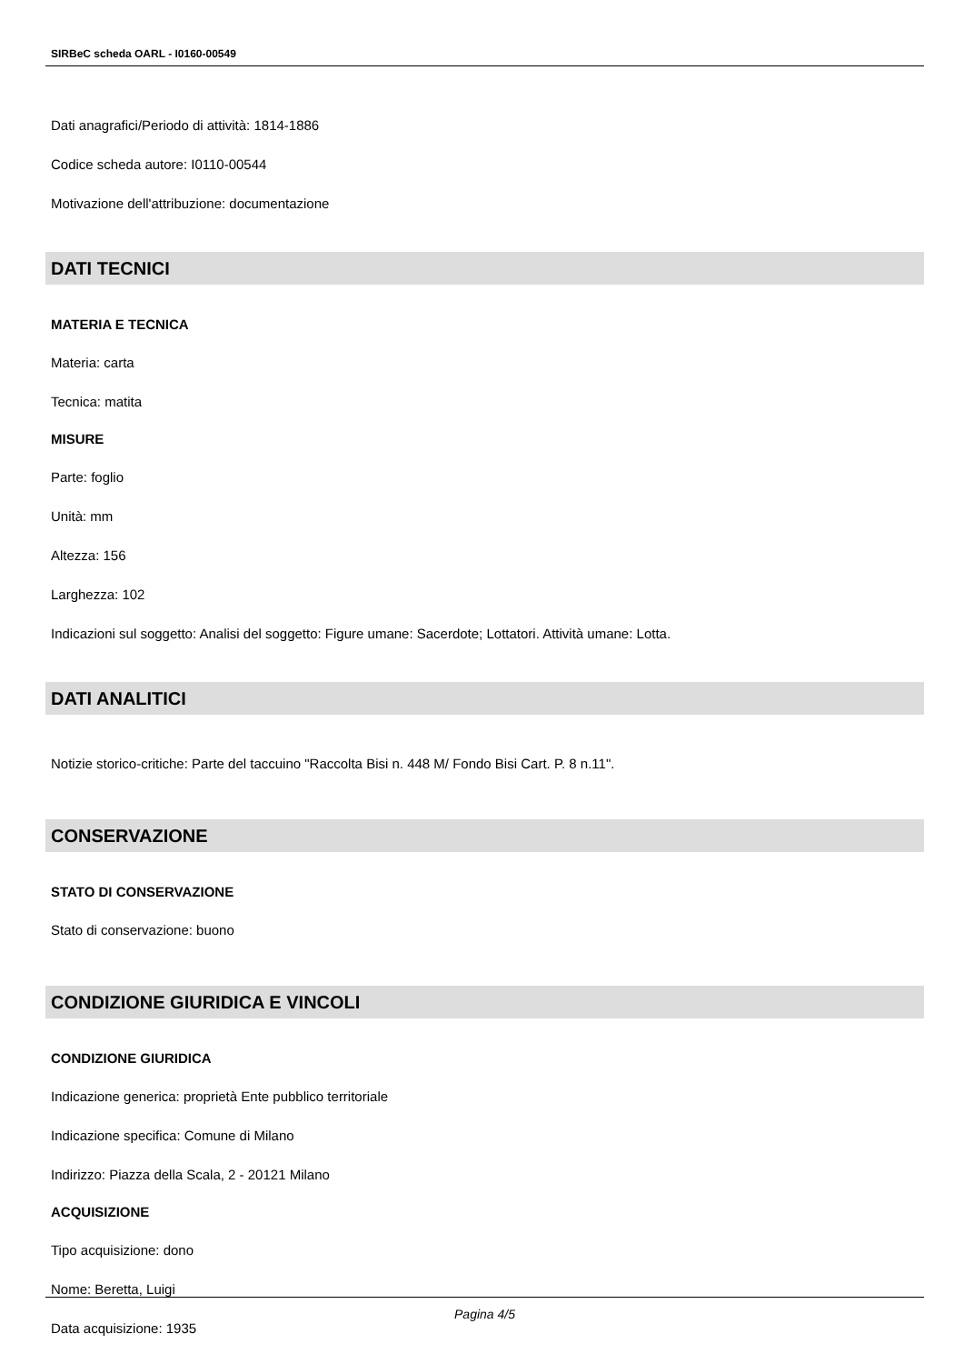SIRBeC scheda OARL - I0160-00549
Dati anagrafici/Periodo di attività: 1814-1886
Codice scheda autore: I0110-00544
Motivazione dell'attribuzione: documentazione
DATI TECNICI
MATERIA E TECNICA
Materia: carta
Tecnica: matita
MISURE
Parte: foglio
Unità: mm
Altezza: 156
Larghezza: 102
Indicazioni sul soggetto: Analisi del soggetto: Figure umane: Sacerdote; Lottatori. Attività umane: Lotta.
DATI ANALITICI
Notizie storico-critiche: Parte del taccuino "Raccolta Bisi n. 448 M/ Fondo Bisi Cart. P. 8 n.11".
CONSERVAZIONE
STATO DI CONSERVAZIONE
Stato di conservazione: buono
CONDIZIONE GIURIDICA E VINCOLI
CONDIZIONE GIURIDICA
Indicazione generica: proprietà Ente pubblico territoriale
Indicazione specifica: Comune di Milano
Indirizzo: Piazza della Scala, 2 - 20121 Milano
ACQUISIZIONE
Tipo acquisizione: dono
Nome: Beretta, Luigi
Data acquisizione: 1935
Pagina 4/5